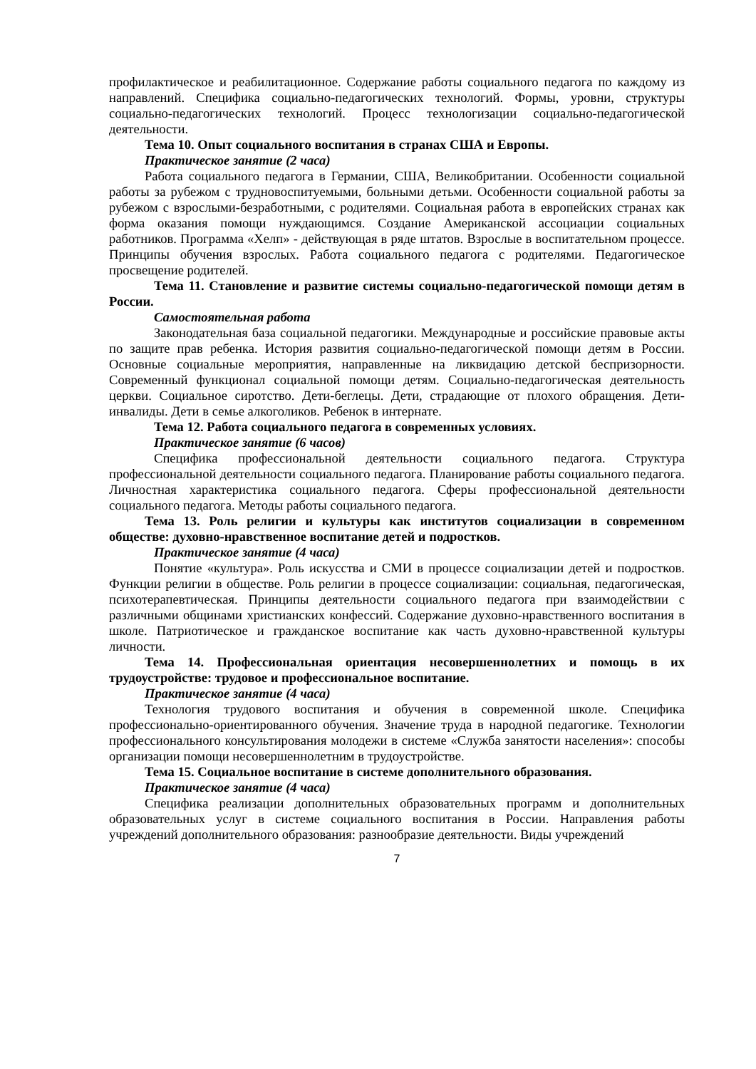профилактическое и реабилитационное. Содержание работы социального педагога по каждому из направлений. Специфика социально-педагогических технологий. Формы, уровни, структуры социально-педагогических технологий. Процесс технологизации социально-педагогической деятельности.
Тема 10. Опыт социального воспитания в странах США и Европы.
Практическое занятие (2 часа)
Работа социального педагога в Германии, США, Великобритании. Особенности социальной работы за рубежом с трудновоспитуемыми, больными детьми. Особенности социальной работы за рубежом с взрослыми-безработными, с родителями. Социальная работа в европейских странах как форма оказания помощи нуждающимся. Создание Американской ассоциации социальных работников. Программа «Хелп» - действующая в ряде штатов. Взрослые в воспитательном процессе. Принципы обучения взрослых. Работа социального педагога с родителями. Педагогическое просвещение родителей.
Тема 11. Становление и развитие системы социально-педагогической помощи детям в России.
Самостоятельная работа
Законодательная база социальной педагогики. Международные и российские правовые акты по защите прав ребенка. История развития социально-педагогической помощи детям в России. Основные социальные мероприятия, направленные на ликвидацию детской беспризорности. Современный функционал социальной помощи детям. Социально-педагогическая деятельность церкви. Социальное сиротство. Дети-беглецы. Дети, страдающие от плохого обращения. Дети-инвалиды. Дети в семье алкоголиков. Ребенок в интернате.
Тема 12. Работа социального педагога в современных условиях.
Практическое занятие (6 часов)
Специфика профессиональной деятельности социального педагога. Структура профессиональной деятельности социального педагога. Планирование работы социального педагога. Личностная характеристика социального педагога. Сферы профессиональной деятельности социального педагога. Методы работы социального педагога.
Тема 13. Роль религии и культуры как институтов социализации в современном обществе: духовно-нравственное воспитание детей и подростков.
Практическое занятие (4 часа)
Понятие «культура». Роль искусства и СМИ в процессе социализации детей и подростков. Функции религии в обществе. Роль религии в процессе социализации: социальная, педагогическая, психотерапевтическая. Принципы деятельности социального педагога при взаимодействии с различными общинами христианских конфессий. Содержание духовно-нравственного воспитания в школе. Патриотическое и гражданское воспитание как часть духовно-нравственной культуры личности.
Тема 14. Профессиональная ориентация несовершеннолетних и помощь в их трудоустройстве: трудовое и профессиональное воспитание.
Практическое занятие (4 часа)
Технология трудового воспитания и обучения в современной школе. Специфика профессионально-ориентированного обучения. Значение труда в народной педагогике. Технологии профессионального консультирования молодежи в системе «Служба занятости населения»: способы организации помощи несовершеннолетним в трудоустройстве.
Тема 15. Социальное воспитание в системе дополнительного образования.
Практическое занятие (4 часа)
Специфика реализации дополнительных образовательных программ и дополнительных образовательных услуг в системе социального воспитания в России. Направления работы учреждений дополнительного образования: разнообразие деятельности. Виды учреждений
7